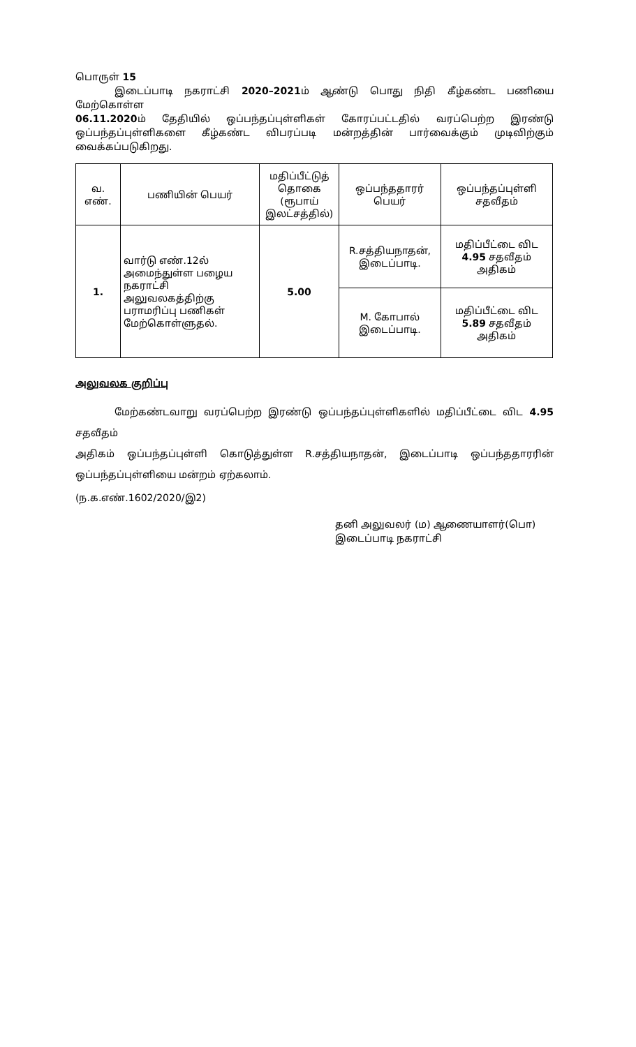பொருள் 15
இடைப்பாடி நகராட்சி 2020–2021ம் ஆண்டு பொது நிதி கீழ்கண்ட பணியை மேற்கொள்ள
06.11.2020ம் தேதியில் ஒப்பந்தப்புள்ளிகள் கோரப்பட்டதில் வரப்பெற்ற இரண்டு
ஒப்பந்தப்புள்ளிகளை கீழ்கண்ட விபரப்படி மன்றத்தின் பார்வைக்கும் முடிவிற்கும்
வைக்கப்படுகிறது.
| வ. எண். | பணியின் பெயர் | மதிப்பீட்டுத் தொகை (ரூபாய் இலட்சத்தில்) | ஒப்பந்ததாரர் பெயர் | ஒப்பந்தப்புள்ளி சதவீதம் |
| --- | --- | --- | --- | --- |
| 1. | வார்டு எண்.12ல் அமைந்துள்ள பழைய நகராட்சி அலுவலகத்திற்கு பராமரிப்பு பணிகள் மேற்கொள்ளுதல். | 5.00 | R.சத்தியநாதன், இடைப்பாடி. | மதிப்பீட்டை விட 4.95 சதவீதம் அதிகம் |
| | | | M. கோபால் இடைப்பாடி. | மதிப்பீட்டை விட 5.89 சதவீதம் அதிகம் |
அலுவலக குறிப்பு
மேற்கண்டவாறு வரப்பெற்ற இரண்டு ஒப்பந்தப்புள்ளிகளில் மதிப்பீட்டை விட 4.95 சதவீதம்
அதிகம் ஒப்பந்தப்புள்ளி கொடுத்துள்ள R.சத்தியநாதன், இடைப்பாடி ஒப்பந்ததாரரின்
ஒப்பந்தப்புள்ளியை மன்றம் ஏற்கலாம்.
(ந.க.எண்.1602/2020/இ2)
தனி அலுவலர் (ம) ஆணையாளர்(பொ)
இடைப்பாடி நகராட்சி